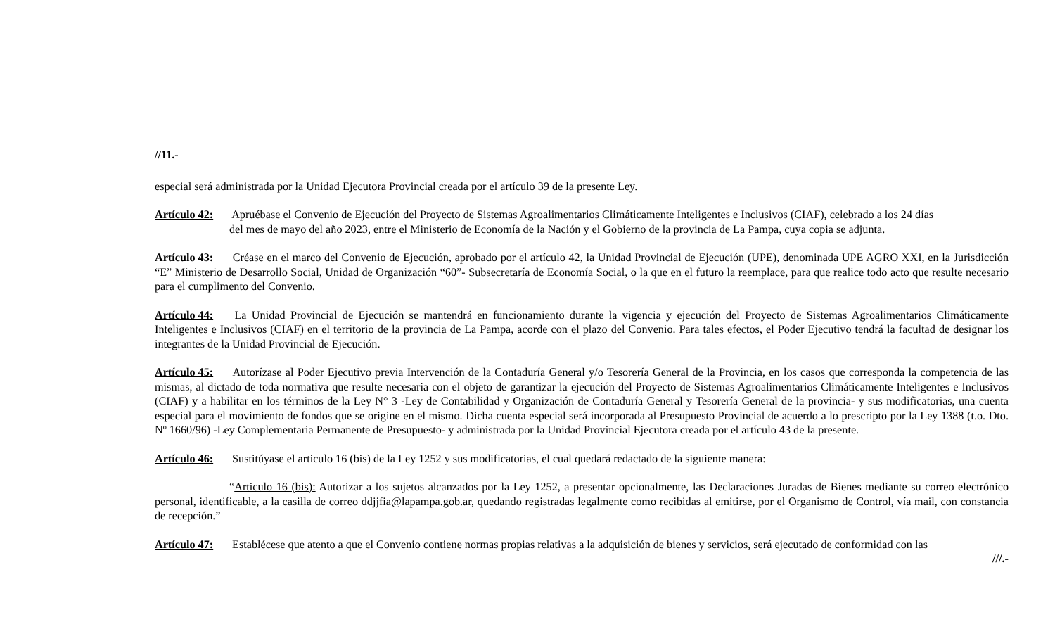//11.-
especial será administrada por la Unidad Ejecutora Provincial creada por el artículo 39 de la presente Ley.
Artículo 42: Apruébase el Convenio de Ejecución del Proyecto de Sistemas Agroalimentarios Climáticamente Inteligentes e Inclusivos (CIAF), celebrado a los 24 días
del mes de mayo del año 2023, entre el Ministerio de Economía de la Nación y el Gobierno de la provincia de La Pampa, cuya copia se adjunta.
Artículo 43: Créase en el marco del Convenio de Ejecución, aprobado por el artículo 42, la Unidad Provincial de Ejecución (UPE), denominada UPE AGRO XXI, en la Jurisdicción “E” Ministerio de Desarrollo Social, Unidad de Organización “60”- Subsecretaría de Economía Social, o la que en el futuro la reemplace, para que realice todo acto que resulte necesario para el cumplimento del Convenio.
Artículo 44: La Unidad Provincial de Ejecución se mantendrá en funcionamiento durante la vigencia y ejecución del Proyecto de Sistemas Agroalimentarios Climáticamente Inteligentes e Inclusivos (CIAF) en el territorio de la provincia de La Pampa, acorde con el plazo del Convenio. Para tales efectos, el Poder Ejecutivo tendrá la facultad de designar los integrantes de la Unidad Provincial de Ejecución.
Artículo 45: Autorízase al Poder Ejecutivo previa Intervención de la Contaduría General y/o Tesorería General de la Provincia, en los casos que corresponda la competencia de las mismas, al dictado de toda normativa que resulte necesaria con el objeto de garantizar la ejecución del Proyecto de Sistemas Agroalimentarios Climáticamente Inteligentes e Inclusivos (CIAF) y a habilitar en los términos de la Ley N° 3 -Ley de Contabilidad y Organización de Contaduría General y Tesorería General de la provincia- y sus modificatorias, una cuenta especial para el movimiento de fondos que se origine en el mismo. Dicha cuenta especial será incorporada al Presupuesto Provincial de acuerdo a lo prescripto por la Ley 1388 (t.o. Dto. Nº 1660/96) -Ley Complementaria Permanente de Presupuesto- y administrada por la Unidad Provincial Ejecutora creada por el artículo 43 de la presente.
Artículo 46: Sustitúyase el articulo 16 (bis) de la Ley 1252 y sus modificatorias, el cual quedará redactado de la siguiente manera:
“Articulo 16 (bis): Autorizar a los sujetos alcanzados por la Ley 1252, a presentar opcionalmente, las Declaraciones Juradas de Bienes mediante su correo electrónico personal, identificable, a la casilla de correo ddjjfia@lapampa.gob.ar, quedando registradas legalmente como recibidas al emitirse, por el Organismo de Control, vía mail, con constancia de recepción.”
Artículo 47: Establécese que atento a que el Convenio contiene normas propias relativas a la adquisición de bienes y servicios, será ejecutado de conformidad con las
///.-